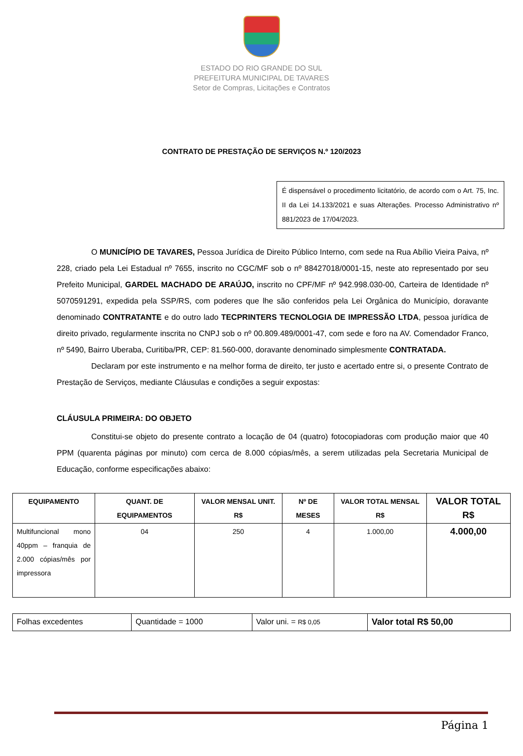ESTADO DO RIO GRANDE DO SUL
PREFEITURA MUNICIPAL DE TAVARES
Setor de Compras, Licitações e Contratos
CONTRATO DE PRESTAÇÃO DE SERVIÇOS N.º 120/2023
É dispensável o procedimento licitatório, de acordo com o Art. 75, Inc. II da Lei 14.133/2021 e suas Alterações. Processo Administrativo nº 881/2023 de 17/04/2023.
O MUNICÍPIO DE TAVARES, Pessoa Jurídica de Direito Público Interno, com sede na Rua Abílio Vieira Paiva, nº 228, criado pela Lei Estadual nº 7655, inscrito no CGC/MF sob o nº 88427018/0001-15, neste ato representado por seu Prefeito Municipal, GARDEL MACHADO DE ARAÚJO, inscrito no CPF/MF nº 942.998.030-00, Carteira de Identidade nº 5070591291, expedida pela SSP/RS, com poderes que lhe são conferidos pela Lei Orgânica do Município, doravante denominado CONTRATANTE e do outro lado TECPRINTERS TECNOLOGIA DE IMPRESSÃO LTDA, pessoa jurídica de direito privado, regularmente inscrita no CNPJ sob o nº 00.809.489/0001-47, com sede e foro na AV. Comendador Franco, nº 5490, Bairro Uberaba, Curitiba/PR, CEP: 81.560-000, doravante denominado simplesmente CONTRATADA.
Declaram por este instrumento e na melhor forma de direito, ter justo e acertado entre si, o presente Contrato de Prestação de Serviços, mediante Cláusulas e condições a seguir expostas:
CLÁUSULA PRIMEIRA: DO OBJETO
Constitui-se objeto do presente contrato a locação de 04 (quatro) fotocopiadoras com produção maior que 40 PPM (quarenta páginas por minuto) com cerca de 8.000 cópias/mês, a serem utilizadas pela Secretaria Municipal de Educação, conforme especificações abaixo:
| EQUIPAMENTO | QUANT. DE EQUIPAMENTOS | VALOR MENSAL UNIT. R$ | Nº DE MESES | VALOR TOTAL MENSAL R$ | VALOR TOTAL R$ |
| --- | --- | --- | --- | --- | --- |
| Multifuncional mono 40ppm – franquia de 2.000 cópias/mês por impressora | 04 | 250 | 4 | 1.000,00 | 4.000,00 |
| Folhas excedentes | Quantidade = 1000 | Valor uni. = R$ 0,05 | Valor total R$ 50,00 |
Página 1